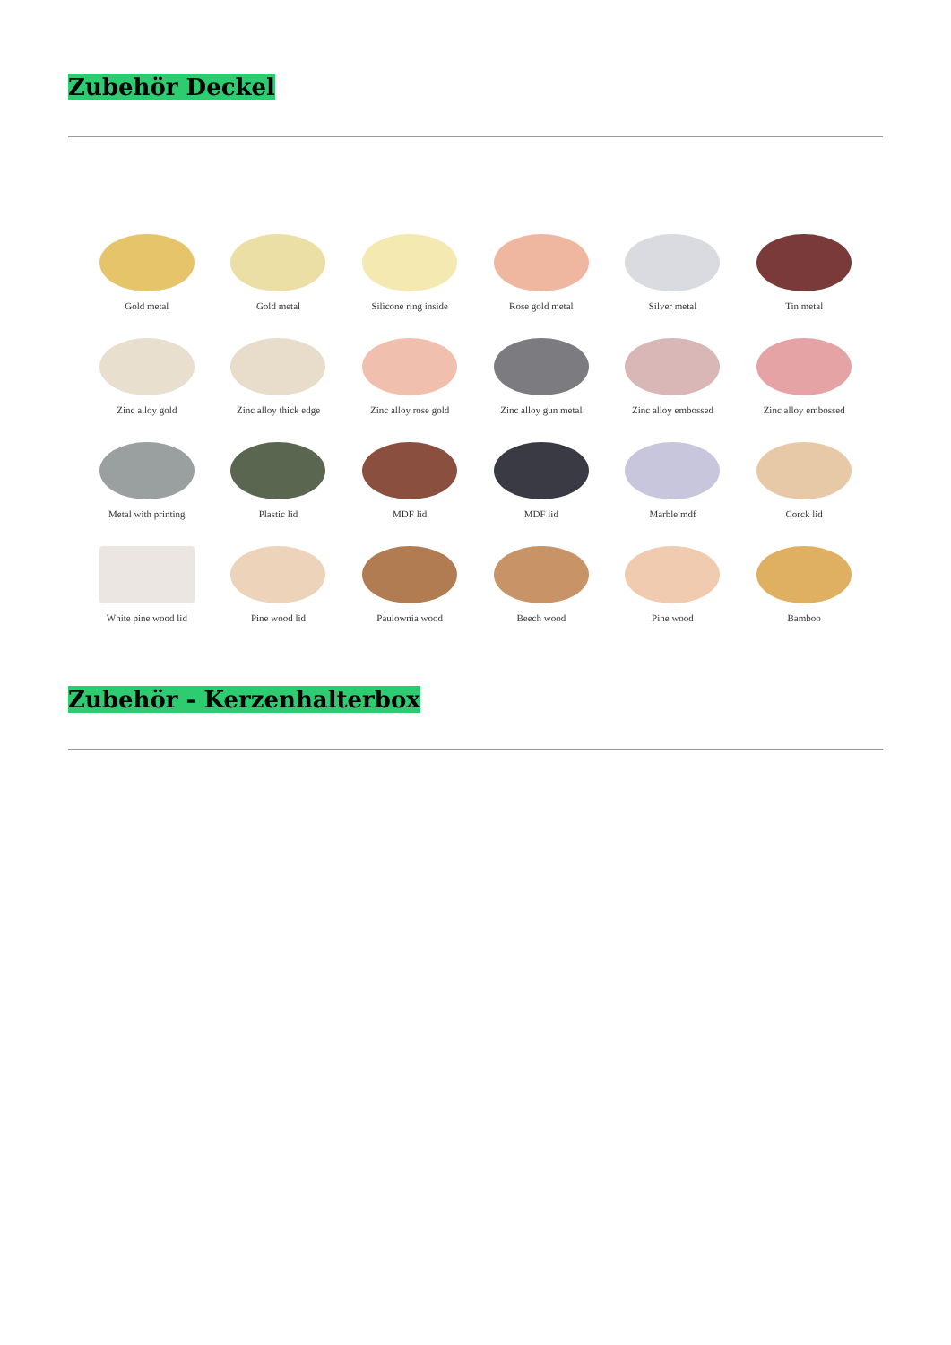Zubehör Deckel
Gold metal
Gold metal
Silicone ring inside
Rose gold metal
Silver metal
Tin metal
Zinc alloy gold
Zinc alloy thick edge
Zinc alloy rose gold
Zinc alloy gun metal
Zinc alloy embossed
Zinc alloy embossed
Metal with printing
Plastic lid
MDF lid
MDF lid
Marble mdf
Corck lid
White pine wood lid
Pine wood lid
Paulownia wood
Beech wood
Pine wood
Bamboo
Zubehör - Kerzenhalterbox